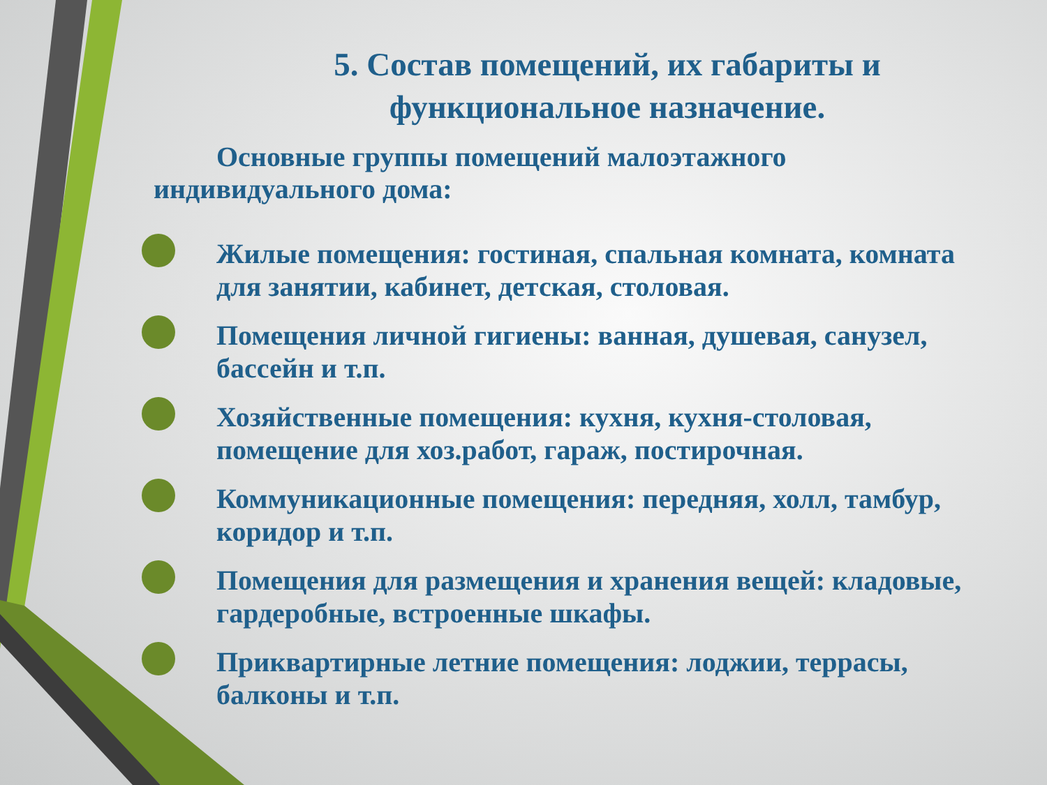5. Состав помещений, их габариты и функциональное назначение.
Основные группы помещений малоэтажного индивидуального дома:
Жилые помещения: гостиная, спальная комната, комната для занятии, кабинет, детская, столовая.
Помещения личной гигиены: ванная, душевая, санузел, бассейн и т.п.
Хозяйственные помещения: кухня, кухня-столовая, помещение для хоз.работ, гараж, постирочная.
Коммуникационные помещения: передняя, холл, тамбур, коридор и т.п.
Помещения для размещения и хранения вещей: кладовые, гардеробные, встроенные шкафы.
Приквартирные летние помещения: лоджии, террасы, балконы и т.п.